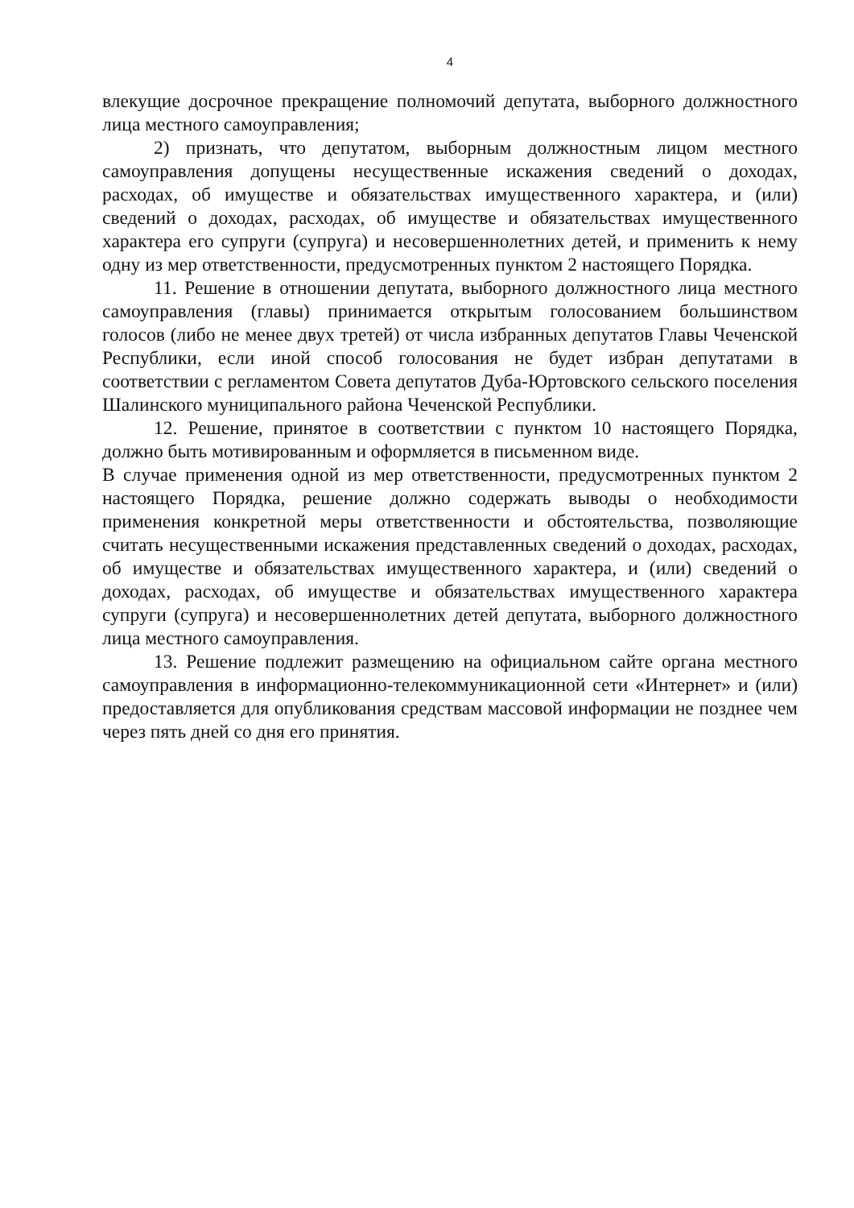4
влекущие досрочное прекращение полномочий депутата, выборного должностного лица местного самоуправления;
2) признать, что депутатом, выборным должностным лицом местного самоуправления допущены несущественные искажения сведений о доходах, расходах, об имуществе и обязательствах имущественного характера, и (или) сведений о доходах, расходах, об имуществе и обязательствах имущественного характера его супруги (супруга) и несовершеннолетних детей, и применить к нему одну из мер ответственности, предусмотренных пунктом 2 настоящего Порядка.
11. Решение в отношении депутата, выборного должностного лица местного самоуправления (главы) принимается открытым голосованием большинством голосов (либо не менее двух третей) от числа избранных депутатов Главы Чеченской Республики, если иной способ голосования не будет избран депутатами в соответствии с регламентом Совета депутатов Дуба-Юртовского сельского поселения Шалинского муниципального района Чеченской Республики.
12. Решение, принятое в соответствии с пунктом 10 настоящего Порядка, должно быть мотивированным и оформляется в письменном виде.
В случае применения одной из мер ответственности, предусмотренных пунктом 2 настоящего Порядка, решение должно содержать выводы о необходимости применения конкретной меры ответственности и обстоятельства, позволяющие считать несущественными искажения представленных сведений о доходах, расходах, об имуществе и обязательствах имущественного характера, и (или) сведений о доходах, расходах, об имуществе и обязательствах имущественного характера супруги (супруга) и несовершеннолетних детей депутата, выборного должностного лица местного самоуправления.
13. Решение подлежит размещению на официальном сайте органа местного самоуправления в информационно-телекоммуникационной сети «Интернет» и (или) предоставляется для опубликования средствам массовой информации не позднее чем через пять дней со дня его принятия.